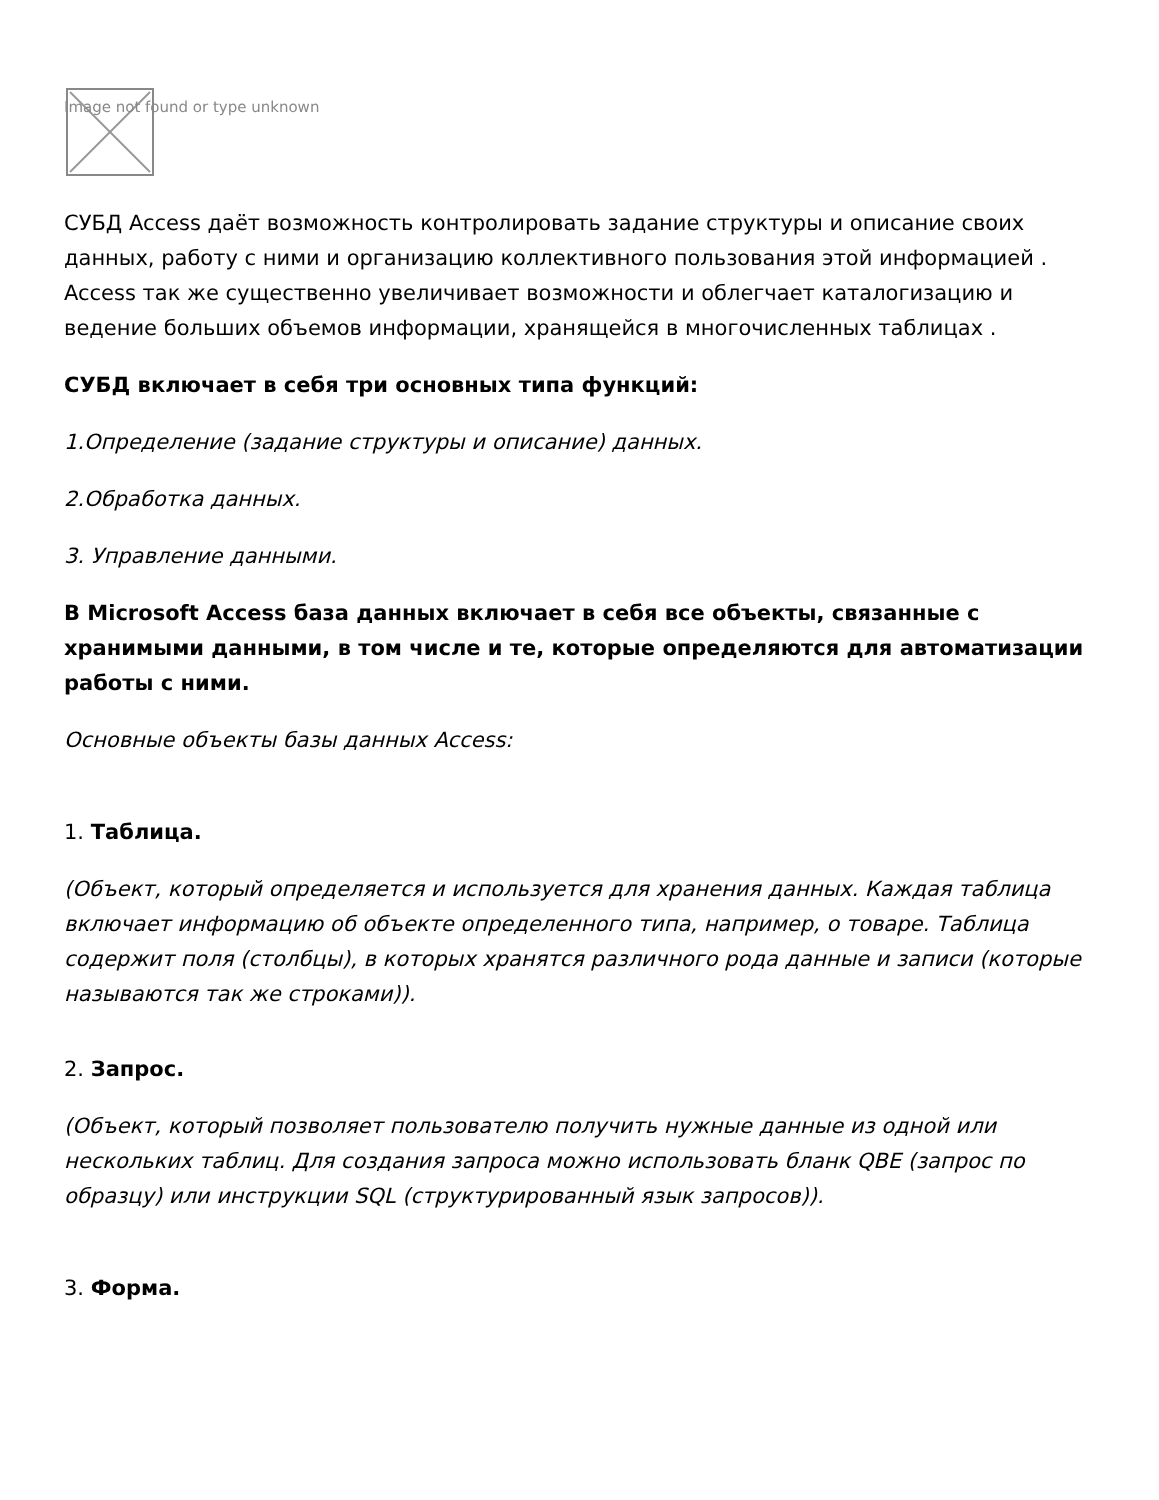Image not found or type unknown
СУБД Access даёт возможность контролировать задание структуры и описание своих данных, работу с ними и организацию коллективного пользования этой информацией . Access так же существенно увеличивает возможности и облегчает каталогизацию и ведение больших объемов информации, хранящейся в многочисленных таблицах .
СУБД включает в себя три основных типа функций:
1.Определение (задание структуры и описание) данных.
2.Обработка данных.
3. Управление данными.
В Microsoft Access база данных включает в себя все объекты, связанные с хранимыми данными, в том числе и те, которые определяются для автоматизации работы с ними.
Основные объекты базы данных Access:
1. Таблица.
(Объект, который определяется и используется для хранения данных. Каждая таблица включает информацию об объекте определенного типа, например, о товаре. Таблица содержит поля (столбцы), в которых хранятся различного рода данные и записи (которые называются так же строками)).
2. Запрос.
(Объект, который позволяет пользователю получить нужные данные из одной или нескольких таблиц. Для создания запроса можно использовать бланк QBE (запрос по образцу) или инструкции SQL (структурированный язык запросов)).
3. Форма.